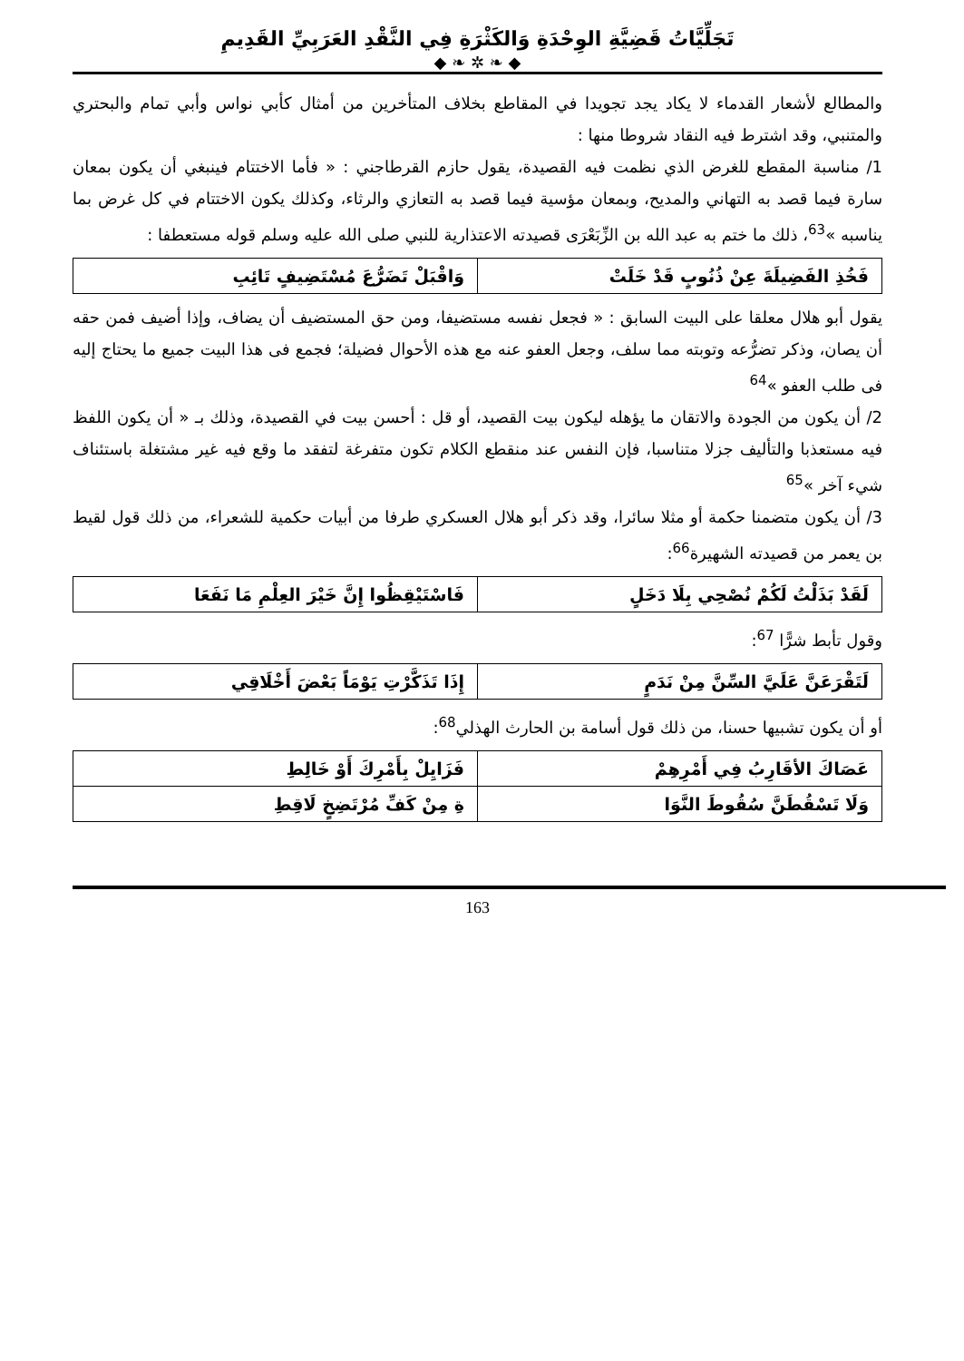تَجَلِّيَّاتُ قَضِيَّةِ الوِحْدَةِ وَالكَثْرَةِ فِي النَّقْدِ العَرَبِيِّ القَدِيمِ
◆ ❧ ✲ ❧ ◆
والمطالع لأشعار القدماء لا يكاد يجد تجويدا في المقاطع بخلاف المتأخرين من أمثال كأبي نواس وأبي تمام والبحتري والمتنبي، وقد اشترط فيه النقاد شروطا منها :
1/ مناسبة المقطع للغرض الذي نظمت فيه القصيدة، يقول حازم القرطاجني : « فأما الاختتام فينبغي أن يكون بمعان سارة فيما قصد به التهاني والمديح، وبمعان مؤسية فيما قصد به التعازي والرثاء، وكذلك يكون الاختتام في كل غرض بما يناسبه »<sup>63</sup>، ذلك ما ختم به عبد الله بن الزِّبَعْرَى قصيدته الاعتذارية للنبي صلى الله عليه وسلم قوله مستعطفا :
| فَخُذِ الفَضِيلَةَ عِنْ ذُنُوبٍ قَدْ خَلَتْ | وَاقْبَلْ تَضَرُّعَ مُسْتَضِيفٍ تَائِبِ |
يقول أبو هلال معلقا على البيت السابق : « فجعل نفسه مستضيفا، ومن حق المستضيف أن يضاف، وإذا أضيف فمن حقه أن يصان، وذكر تضرُّعه وتوبته مما سلف، وجعل العفو عنه مع هذه الأحوال فضيلة؛ فجمع فى هذا البيت جميع ما يحتاج إليه فى طلب العفو »<sup>64</sup>
2/ أن يكون من الجودة والاتقان ما يؤهله ليكون بيت القصيد، أو قل : أحسن بيت في القصيدة، وذلك بـ « أن يكون اللفظ فيه مستعذبا والتأليف جزلا متناسبا، فإن النفس عند منقطع الكلام تكون متفرغة لتفقد ما وقع فيه غير مشتغلة باستئناف شيء آخر »<sup>65</sup>
3/ أن يكون متضمنا حكمة أو مثلا سائرا، وقد ذكر أبو هلال العسكري طرفا من أبيات حكمية للشعراء، من ذلك قول لقيط بن يعمر من قصيدته الشهيرة<sup>66</sup>:
| لَقَدْ بَذَلْتُ لَكُمْ نُصْحِي بِلَا دَخَلٍ | فَاسْتَيْقِظُوا إِنَّ خَيْرَ العِلْمِ مَا نَفَعَا |
وقول تأبط شرًّا <sup>67</sup>:
| لَتَقْرَعَنَّ عَلَيَّ السِّنَّ مِنْ نَدَمٍ | إِذَا تَذَكَّرْتِ يَوْمَاً بَعْضَ أَخْلَاقِي |
أو أن يكون تشبيها حسنا، من ذلك قول أسامة بن الحارث الهذلي<sup>68</sup>:
| عَصَاكَ الأقَارِبُ فِي أَمْرِهِمْ | فَزَايِلْ بِأَمْرِكَ أَوْ خَالِطِ |
| وَلَا تَسْقُطَنَّ سُقُوطَ النَّوَا | ةِ مِنْ كَفِّ مُرْتَضِخٍ لَاقِطِ |
163